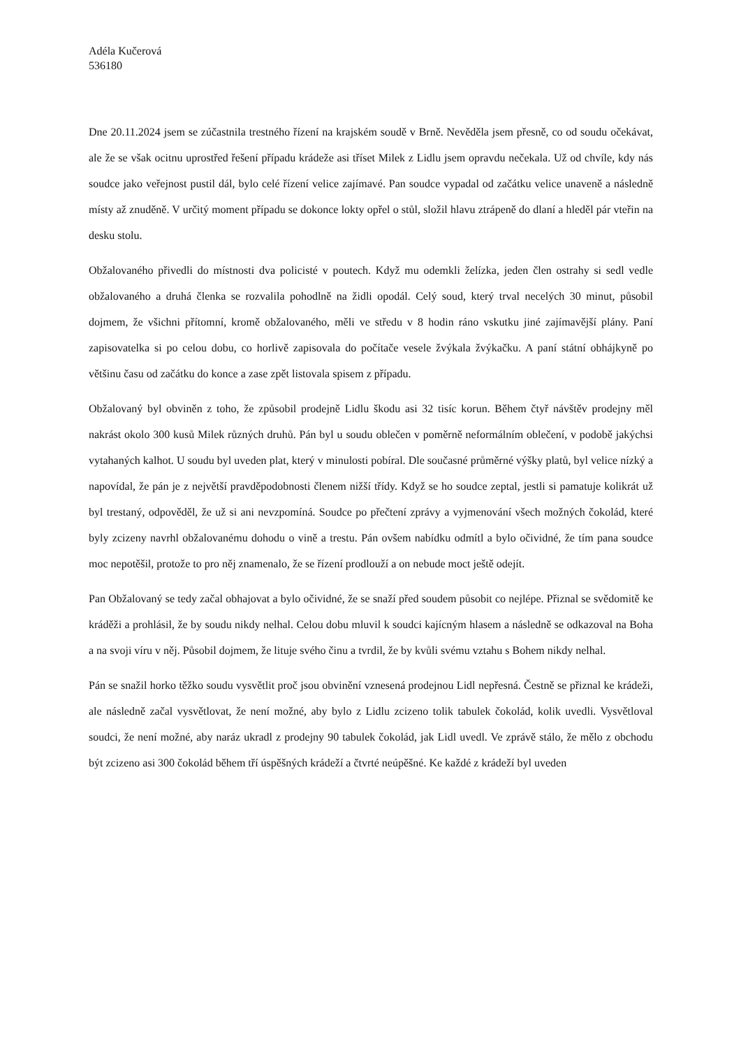Adéla Kučerová
536180
Dne 20.11.2024 jsem se zúčastnila trestného řízení na krajském soudě v Brně. Nevěděla jsem přesně, co od soudu očekávat, ale že se však ocitnu uprostřed řešení případu krádeže asi tříset Milek z Lidlu jsem opravdu nečekala. Už od chvíle, kdy nás soudce jako veřejnost pustil dál, bylo celé řízení velice zajímavé. Pan soudce vypadal od začátku velice unaveně a následně místy až znuděně. V určitý moment případu se dokonce lokty opřel o stůl, složil hlavu ztrápeně do dlaní a hleděl pár vteřin na desku stolu.
Obžalovaného přivedli do místnosti dva policisté v poutech. Když mu odemkli želízka, jeden člen ostrahy si sedl vedle obžalovaného a druhá členka se rozvalila pohodlně na židli opodál. Celý soud, který trval necelých 30 minut, působil dojmem, že všichni přítomní, kromě obžalovaného, měli ve středu v 8 hodin ráno vskutku jiné zajímavější plány. Paní zapisovatelka si po celou dobu, co horlivě zapisovala do počítače vesele žvýkala žvýkačku. A paní státní obhájkyně po většinu času od začátku do konce a zase zpět listovala spisem z případu.
Obžalovaný byl obviněn z toho, že způsobil prodejně Lidlu škodu asi 32 tisíc korun. Během čtyř návštěv prodejny měl nakrást okolo 300 kusů Milek různých druhů. Pán byl u soudu oblečen v poměrně neformálním oblečení, v podobě jakýchsi vytahaných kalhot. U soudu byl uveden plat, který v minulosti pobíral. Dle současné průměrné výšky platů, byl velice nízký a napovídal, že pán je z největší pravděpodobnosti členem nižší třídy. Když se ho soudce zeptal, jestli si pamatuje kolikrát už byl trestaný, odpověděl, že už si ani nevzpomíná. Soudce po přečtení zprávy a vyjmenování všech možných čokolád, které byly zcizeny navrhl obžalovanému dohodu o vině a trestu. Pán ovšem nabídku odmítl a bylo očividné, že tím pana soudce moc nepotěšil, protože to pro něj znamenalo, že se řízení prodlouží a on nebude moct ještě odejít.
Pan Obžalovaný se tedy začal obhajovat a bylo očividné, že se snaží před soudem působit co nejlépe. Přiznal se svědomitě ke kráděži a prohlásil, že by soudu nikdy nelhal. Celou dobu mluvil k soudci kajícným hlasem a následně se odkazoval na Boha a na svoji víru v něj. Působil dojmem, že lituje svého činu a tvrdil, že by kvůli svému vztahu s Bohem nikdy nelhal.
Pán se snažil horko těžko soudu vysvětlit proč jsou obvinění vznesená prodejnou Lidl nepřesná. Čestně se přiznal ke krádeži, ale následně začal vysvětlovat, že není možné, aby bylo z Lidlu zcizeno tolik tabulek čokolád, kolik uvedli. Vysvětloval soudci, že není možné, aby naráz ukradl z prodejny 90 tabulek čokolád, jak Lidl uvedl. Ve zprávě stálo, že mělo z obchodu být zcizeno asi 300 čokolád během tří úspěšných krádeží a čtvrté neúpěšné. Ke každé z krádeží byl uveden